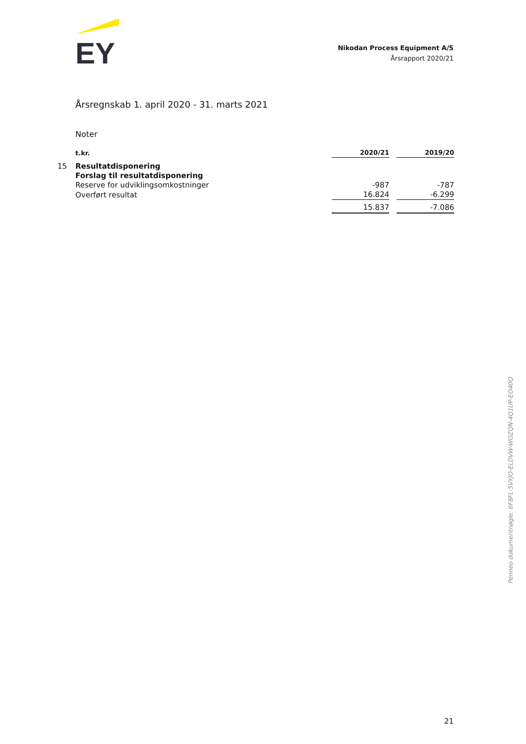EY
Nikodan Process Equipment A/S
Årsrapport 2020/21
Årsregnskab 1. april 2020 - 31. marts 2021
Noter
| | t.kr. | 2020/21 | | 2019/20 |
| 15 | Resultatdisponering | | | |
| | Forslag til resultatdisponering | | | |
| | Reserve for udviklingsomkostninger | -987 | | -787 |
| | Overført resultat | 16.824 | | -6.299 |
| | | 15.837 | | -7.086 |
Penneo dokumentnøgle: 6F8FL-5VYJO-ELDVW-WOZQN-4Q1UP-EO40Q
21